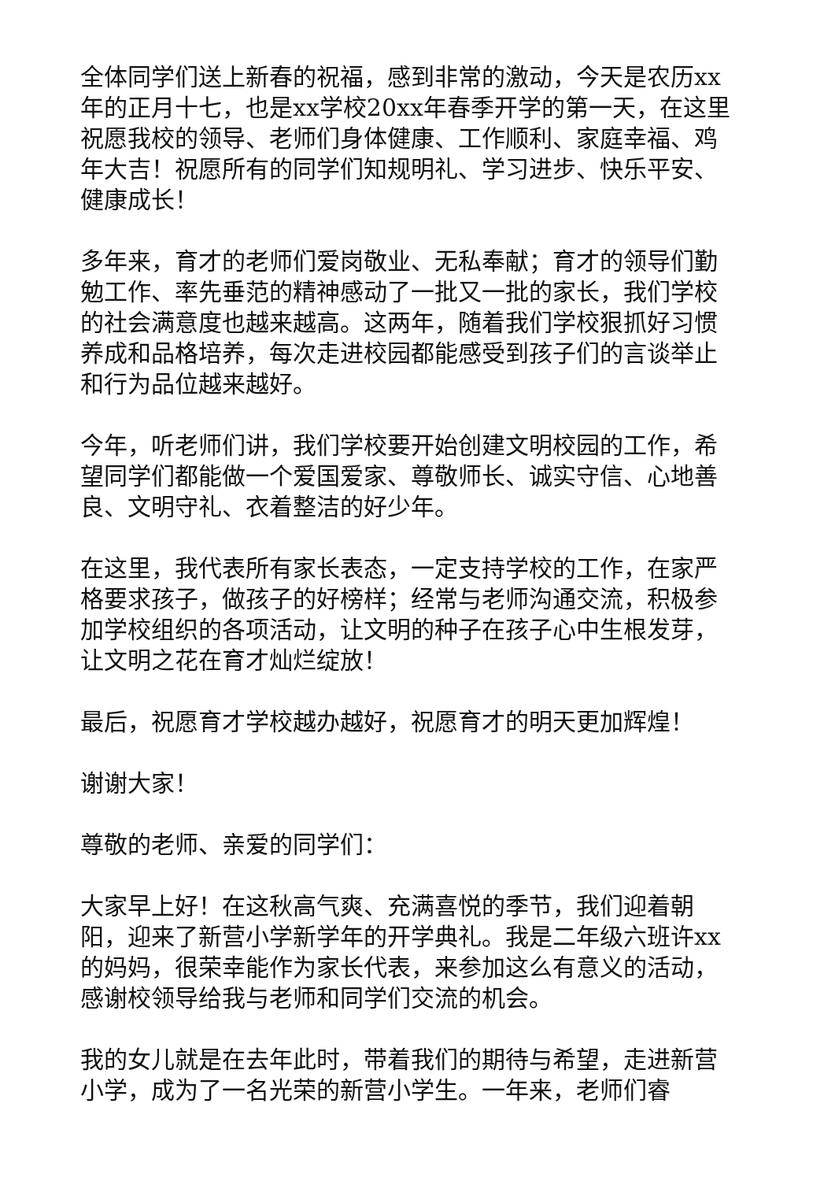全体同学们送上新春的祝福，感到非常的激动，今天是农历xx年的正月十七，也是xx学校20xx年春季开学的第一天，在这里祝愿我校的领导、老师们身体健康、工作顺利、家庭幸福、鸡年大吉！祝愿所有的同学们知规明礼、学习进步、快乐平安、健康成长！
多年来，育才的老师们爱岗敬业、无私奉献；育才的领导们勤勉工作、率先垂范的精神感动了一批又一批的家长，我们学校的社会满意度也越来越高。这两年，随着我们学校狠抓好习惯养成和品格培养，每次走进校园都能感受到孩子们的言谈举止和行为品位越来越好。
今年，听老师们讲，我们学校要开始创建文明校园的工作，希望同学们都能做一个爱国爱家、尊敬师长、诚实守信、心地善良、文明守礼、衣着整洁的好少年。
在这里，我代表所有家长表态，一定支持学校的工作，在家严格要求孩子，做孩子的好榜样；经常与老师沟通交流，积极参加学校组织的各项活动，让文明的种子在孩子心中生根发芽，让文明之花在育才灿烂绽放！
最后，祝愿育才学校越办越好，祝愿育才的明天更加辉煌！
谢谢大家！
尊敬的老师、亲爱的同学们：
大家早上好！在这秋高气爽、充满喜悦的季节，我们迎着朝阳，迎来了新营小学新学年的开学典礼。我是二年级六班许xx的妈妈，很荣幸能作为家长代表，来参加这么有意义的活动，感谢校领导给我与老师和同学们交流的机会。
我的女儿就是在去年此时，带着我们的期待与希望，走进新营小学，成为了一名光荣的新营小学生。一年来，老师们睿